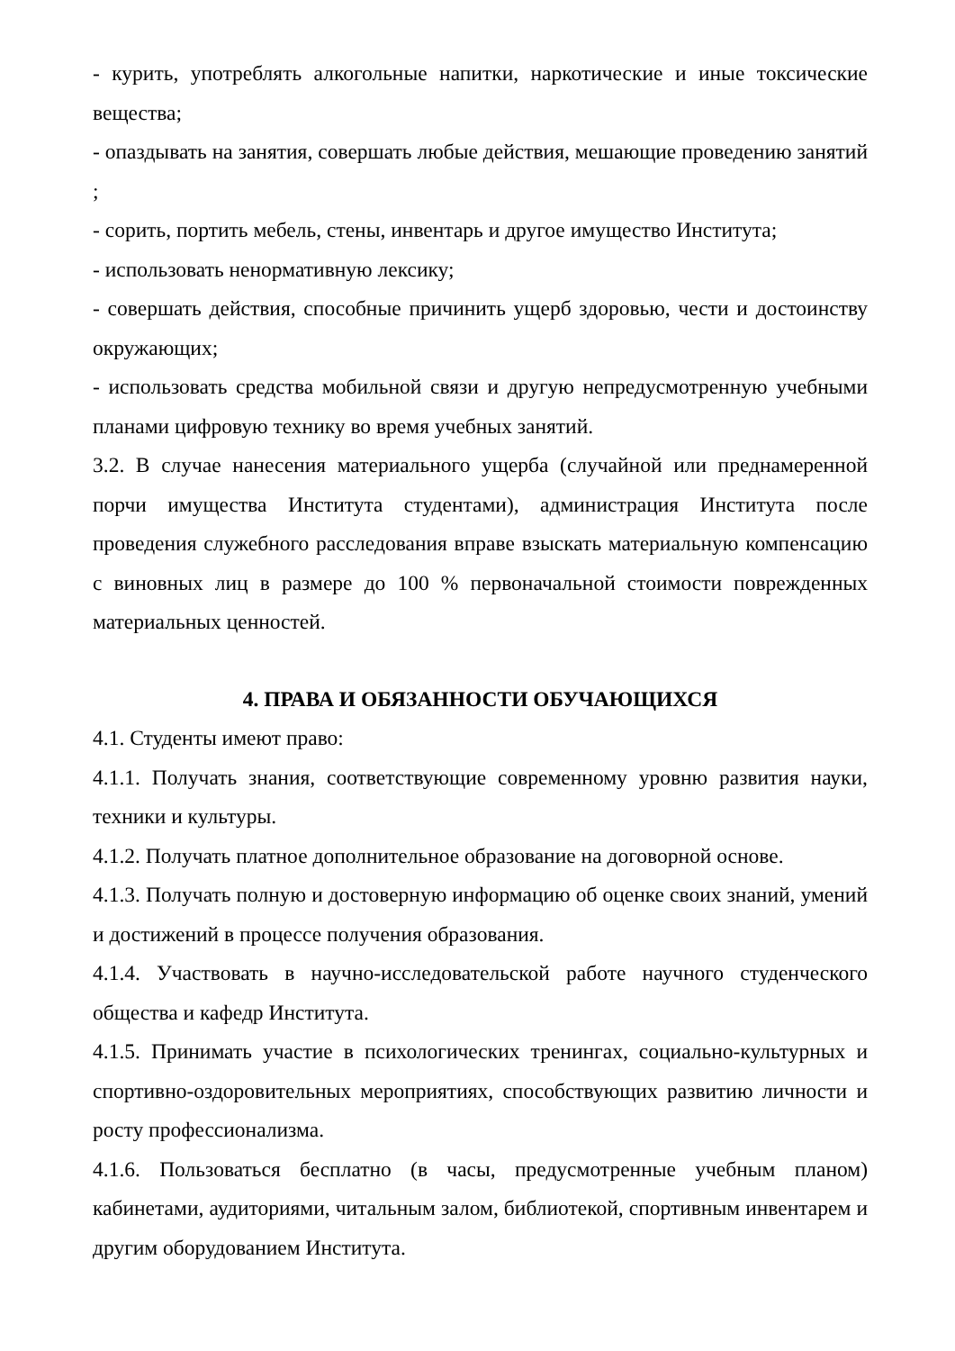- курить, употреблять алкогольные напитки, наркотические и иные токсические вещества;
- опаздывать на занятия, совершать любые действия, мешающие проведению занятий ;
- сорить, портить мебель, стены, инвентарь и другое имущество Института;
- использовать ненормативную лексику;
- совершать действия, способные причинить ущерб здоровью, чести и достоинству окружающих;
- использовать средства мобильной связи и другую непредусмотренную учебными планами цифровую технику во время учебных занятий.
3.2. В случае нанесения материального ущерба (случайной или преднамеренной порчи имущества Института студентами), администрация Института после проведения служебного расследования вправе взыскать материальную компенсацию с виновных лиц в размере до 100 % первоначальной стоимости поврежденных материальных ценностей.
4. ПРАВА И ОБЯЗАННОСТИ ОБУЧАЮЩИХСЯ
4.1. Студенты имеют право:
4.1.1. Получать знания, соответствующие современному уровню развития науки, техники и культуры.
4.1.2. Получать платное дополнительное образование на договорной основе.
4.1.3. Получать полную и достоверную информацию об оценке своих знаний, умений и достижений в процессе получения образования.
4.1.4. Участвовать в научно-исследовательской работе научного студенческого общества и кафедр Института.
4.1.5. Принимать участие в психологических тренингах, социально-культурных и спортивно-оздоровительных мероприятиях, способствующих развитию личности и росту профессионализма.
4.1.6. Пользоваться бесплатно (в часы, предусмотренные учебным планом) кабинетами, аудиториями, читальным залом, библиотекой, спортивным инвентарем и другим оборудованием Института.